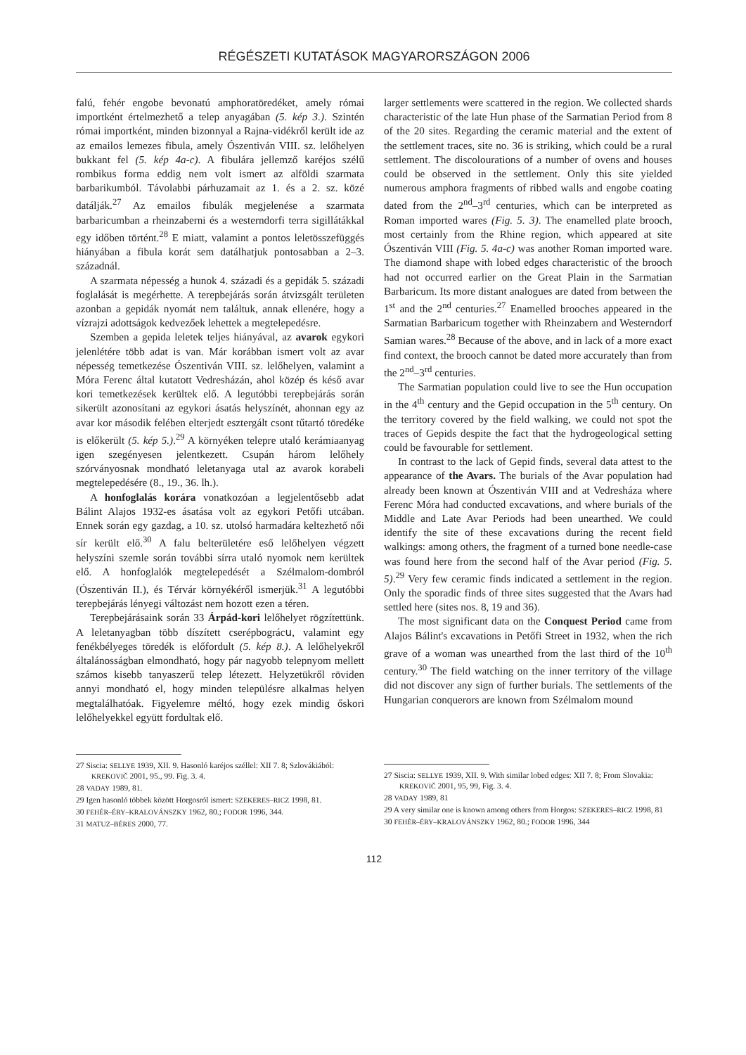RÉGÉSZETI KUTATÁSOK MAGYARORSZÁGON 2006
falú, fehér engobe bevonatú amphoratöredéket, amely római importként értelmezhető a telep anyagában (5. kép 3.). Szintén római importként, minden bizonnyal a Rajna-vidékről került ide az az emailos lemezes fibula, amely Ószentiván VIII. sz. lelőhelyen bukkant fel (5. kép 4a-c). A fibulára jellemző karéjos szélű rombikus forma eddig nem volt ismert az alföldi szarmata barbarikumból. Távolabbi párhuzamait az 1. és a 2. sz. közé datálják.<sup>27</sup> Az emailos fibulák megjelenése a szarmata barbaricumban a rheinzaberni és a westerndorfi terra sigillátákkal egy időben történt.<sup>28</sup> E miatt, valamint a pontos leletösszefüggés hiányában a fibula korát sem datálhatjuk pontosabban a 2–3. századnál.
A szarmata népesség a hunok 4. századi és a gepidák 5. századi foglalását is megérhette. A terepbejárás során átvizsgált területen azonban a gepidák nyomát nem találtuk, annak ellenére, hogy a vízrajzi adottságok kedvezőek lehettek a megtelepedésre.
Szemben a gepida leletek teljes hiányával, az avarok egykori jelenlétére több adat is van. Már korábban ismert volt az avar népesség temetkezése Ószentiván VIII. sz. lelőhelyen, valamint a Móra Ferenc által kutatott Vedresházán, ahol közép és késő avar kori temetkezések kerültek elő. A legutóbbi terepbejárás során sikerült azonosítani az egykori ásatás helyszínét, ahonnan egy az avar kor második felében elterjedt esztergált csont tűtartó töredéke is előkerült (5. kép 5.).<sup>29</sup> A környéken telepre utaló kerámiaanyag igen szegényesen jelentkezett. Csupán három lelőhely szórványosnak mondható leletanyaga utal az avarok korabeli megtelepedésére (8., 19., 36. lh.).
A honfoglalás korára vonatkozóan a legjelentősebb adat Bálint Alajos 1932-es ásatása volt az egykori Petőfi utcában. Ennek során egy gazdag, a 10. sz. utolsó harmadára keltezhető női sír került elő.<sup>30</sup> A falu belterületére eső lelőhelyen végzett helyszíni szemle során további sírra utaló nyomok nem kerültek elő. A honfoglalók megtelepedését a Szélmalom-dombról (Ószentiván II.), és Térvár környékéről ismerjük.<sup>31</sup> A legutóbbi terepbejárás lényegi változást nem hozott ezen a téren.
Terepbejárásaink során 33 Árpád-kori lelőhelyet rögzítettünk. A leletanyagban több díszített cserépbográcս, valamint egy fenékbélyeges töredék is előfordult (5. kép 8.). A lelőhelyekről általánosságban elmondható, hogy pár nagyobb telepnyom mellett számos kisebb tanyaszerű telep létezett. Helyzetükről röviden annyi mondható el, hogy minden településre alkalmas helyen megtalálhatóak. Figyelemre méltó, hogy ezek mindig őskori lelőhelyekkel együtt fordultak elő.
larger settlements were scattered in the region. We collected shards characteristic of the late Hun phase of the Sarmatian Period from 8 of the 20 sites. Regarding the ceramic material and the extent of the settlement traces, site no. 36 is striking, which could be a rural settlement. The discolourations of a number of ovens and houses could be observed in the settlement. Only this site yielded numerous amphora fragments of ribbed walls and engobe coating dated from the 2<sup>nd</sup>–3<sup>rd</sup> centuries, which can be interpreted as Roman imported wares (Fig. 5. 3). The enamelled plate brooch, most certainly from the Rhine region, which appeared at site Ószentiván VIII (Fig. 5. 4a-c) was another Roman imported ware. The diamond shape with lobed edges characteristic of the brooch had not occurred earlier on the Great Plain in the Sarmatian Barbaricum. Its more distant analogues are dated from between the 1<sup>st</sup> and the 2<sup>nd</sup> centuries.<sup>27</sup> Enamelled brooches appeared in the Sarmatian Barbaricum together with Rheinzabern and Westerndorf Samian wares.<sup>28</sup> Because of the above, and in lack of a more exact find context, the brooch cannot be dated more accurately than from the 2<sup>nd</sup>–3<sup>rd</sup> centuries.
The Sarmatian population could live to see the Hun occupation in the 4<sup>th</sup> century and the Gepid occupation in the 5<sup>th</sup> century. On the territory covered by the field walking, we could not spot the traces of Gepids despite the fact that the hydrogeological setting could be favourable for settlement.
In contrast to the lack of Gepid finds, several data attest to the appearance of the Avars. The burials of the Avar population had already been known at Ószentiván VIII and at Vedresháza where Ferenc Móra had conducted excavations, and where burials of the Middle and Late Avar Periods had been unearthed. We could identify the site of these excavations during the recent field walkings: among others, the fragment of a turned bone needle-case was found here from the second half of the Avar period (Fig. 5. 5).<sup>29</sup> Very few ceramic finds indicated a settlement in the region. Only the sporadic finds of three sites suggested that the Avars had settled here (sites nos. 8, 19 and 36).
The most significant data on the Conquest Period came from Alajos Bálint's excavations in Petőfi Street in 1932, when the rich grave of a woman was unearthed from the last third of the 10<sup>th</sup> century.<sup>30</sup> The field watching on the inner territory of the village did not discover any sign of further burials. The settlements of the Hungarian conquerors are known from Szélmalom mound
27 Siscia: SELLYE 1939, XII. 9. Hasonló karéjos széllel: XII 7. 8; Szlovákiából: KREKOVIČ 2001, 95., 99. Fig. 3. 4.
28 VADAY 1989, 81.
29 Igen hasonló többek között Horgosról ismert: SZEKERES–RICZ 1998, 81.
30 FEHÉR–ÉRY–KRALOVÁNSZKY 1962, 80.; FODOR 1996, 344.
31 MATUZ–BÉRES 2000, 77.
27 Siscia: SELLYE 1939, XII. 9. With similar lobed edges: XII 7. 8; From Slovakia: KREKOVIČ 2001, 95, 99, Fig. 3. 4.
28 VADAY 1989, 81
29 A very similar one is known among others from Horgos: SZEKERES–RICZ 1998, 81
30 FEHÉR–ÉRY–KRALOVÁNSZKY 1962, 80.; FODOR 1996, 344
112